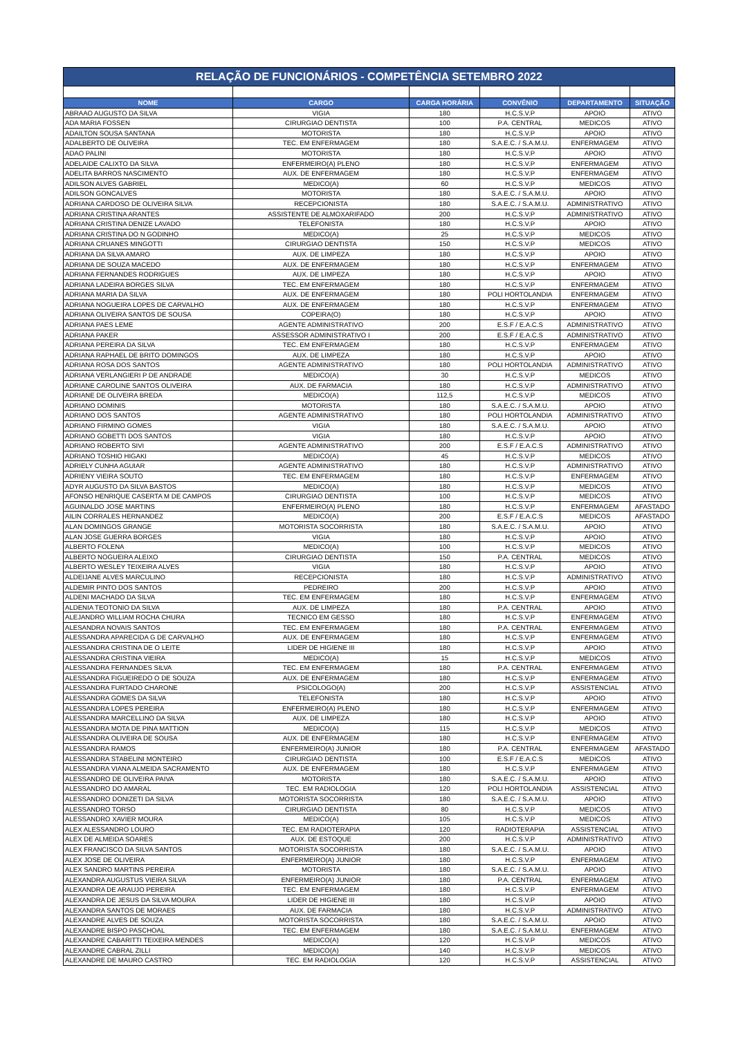| RELAÇÃO DE FUNCIONÁRIOS - COMPETÊNCIA SETEMBRO 2022 | | | | | |
| --- | --- | --- | --- | --- | --- |
| NOME | CARGO | CARGA HORÁRIA | CONVÊNIO | DEPARTAMENTO | SITUAÇÃO |
| ABRAAO AUGUSTO DA SILVA | VIGIA | 180 | H.C.S.V.P | APOIO | ATIVO |
| ADA MARIA FOSSEN | CIRURGIAO DENTISTA | 100 | P.A. CENTRAL | MEDICOS | ATIVO |
| ADAILTON SOUSA SANTANA | MOTORISTA | 180 | H.C.S.V.P | APOIO | ATIVO |
| ADALBERTO DE OLIVEIRA | TEC. EM ENFERMAGEM | 180 | S.A.E.C. / S.A.M.U. | ENFERMAGEM | ATIVO |
| ADAO PALINI | MOTORISTA | 180 | H.C.S.V.P | APOIO | ATIVO |
| ADELAIDE CALIXTO DA SILVA | ENFERMEIRO(A) PLENO | 180 | H.C.S.V.P | ENFERMAGEM | ATIVO |
| ADELITA BARROS NASCIMENTO | AUX. DE ENFERMAGEM | 180 | H.C.S.V.P | ENFERMAGEM | ATIVO |
| ADILSON ALVES GABRIEL | MEDICO(A) | 60 | H.C.S.V.P | MEDICOS | ATIVO |
| ADILSON GONCALVES | MOTORISTA | 180 | S.A.E.C. / S.A.M.U. | APOIO | ATIVO |
| ADRIANA CARDOSO DE OLIVEIRA SILVA | RECEPCIONISTA | 180 | S.A.E.C. / S.A.M.U. | ADMINISTRATIVO | ATIVO |
| ADRIANA CRISTINA ARANTES | ASSISTENTE DE ALMOXARIFADO | 200 | H.C.S.V.P | ADMINISTRATIVO | ATIVO |
| ADRIANA CRISTINA DENIZE LAVADO | TELEFONISTA | 180 | H.C.S.V.P | APOIO | ATIVO |
| ADRIANA CRISTINA DO N GODINHO | MEDICO(A) | 25 | H.C.S.V.P | MEDICOS | ATIVO |
| ADRIANA CRUANES MINGOTTI | CIRURGIAO DENTISTA | 150 | H.C.S.V.P | MEDICOS | ATIVO |
| ADRIANA DA SILVA AMARO | AUX. DE LIMPEZA | 180 | H.C.S.V.P | APOIO | ATIVO |
| ADRIANA DE SOUZA MACEDO | AUX. DE ENFERMAGEM | 180 | H.C.S.V.P | ENFERMAGEM | ATIVO |
| ADRIANA FERNANDES RODRIGUES | AUX. DE LIMPEZA | 180 | H.C.S.V.P | APOIO | ATIVO |
| ADRIANA LADEIRA BORGES SILVA | TEC. EM ENFERMAGEM | 180 | H.C.S.V.P | ENFERMAGEM | ATIVO |
| ADRIANA MARIA DA SILVA | AUX. DE ENFERMAGEM | 180 | POLI HORTOLANDIA | ENFERMAGEM | ATIVO |
| ADRIANA NOGUEIRA LOPES DE CARVALHO | AUX. DE ENFERMAGEM | 180 | H.C.S.V.P | ENFERMAGEM | ATIVO |
| ADRIANA OLIVEIRA SANTOS DE SOUSA | COPEIRA(O) | 180 | H.C.S.V.P | APOIO | ATIVO |
| ADRIANA PAES LEME | AGENTE ADMINISTRATIVO | 200 | E.S.F / E.A.C.S | ADMINISTRATIVO | ATIVO |
| ADRIANA PAKER | ASSESSOR ADMINISTRATIVO I | 200 | E.S.F / E.A.C.S | ADMINISTRATIVO | ATIVO |
| ADRIANA PEREIRA DA SILVA | TEC. EM ENFERMAGEM | 180 | H.C.S.V.P | ENFERMAGEM | ATIVO |
| ADRIANA RAPHAEL DE BRITO DOMINGOS | AUX. DE LIMPEZA | 180 | H.C.S.V.P | APOIO | ATIVO |
| ADRIANA ROSA DOS SANTOS | AGENTE ADMINISTRATIVO | 180 | POLI HORTOLANDIA | ADMINISTRATIVO | ATIVO |
| ADRIANA VERLANGIERI P DE ANDRADE | MEDICO(A) | 30 | H.C.S.V.P | MEDICOS | ATIVO |
| ADRIANE CAROLINE SANTOS OLIVEIRA | AUX. DE FARMACIA | 180 | H.C.S.V.P | ADMINISTRATIVO | ATIVO |
| ADRIANE DE OLIVEIRA BREDA | MEDICO(A) | 112,5 | H.C.S.V.P | MEDICOS | ATIVO |
| ADRIANO DOMINIS | MOTORISTA | 180 | S.A.E.C. / S.A.M.U. | APOIO | ATIVO |
| ADRIANO DOS SANTOS | AGENTE ADMINISTRATIVO | 180 | POLI HORTOLANDIA | ADMINISTRATIVO | ATIVO |
| ADRIANO FIRMINO GOMES | VIGIA | 180 | S.A.E.C. / S.A.M.U. | APOIO | ATIVO |
| ADRIANO GOBETTI DOS SANTOS | VIGIA | 180 | H.C.S.V.P | APOIO | ATIVO |
| ADRIANO ROBERTO SIVI | AGENTE ADMINISTRATIVO | 200 | E.S.F / E.A.C.S | ADMINISTRATIVO | ATIVO |
| ADRIANO TOSHIO HIGAKI | MEDICO(A) | 45 | H.C.S.V.P | MEDICOS | ATIVO |
| ADRIELY CUNHA AGUIAR | AGENTE ADMINISTRATIVO | 180 | H.C.S.V.P | ADMINISTRATIVO | ATIVO |
| ADRIENY VIEIRA SOUTO | TEC. EM ENFERMAGEM | 180 | H.C.S.V.P | ENFERMAGEM | ATIVO |
| ADYR AUGUSTO DA SILVA BASTOS | MEDICO(A) | 180 | H.C.S.V.P | MEDICOS | ATIVO |
| AFONSO HENRIQUE CASERTA M DE CAMPOS | CIRURGIAO DENTISTA | 100 | H.C.S.V.P | MEDICOS | ATIVO |
| AGUINALDO JOSE MARTINS | ENFERMEIRO(A) PLENO | 180 | H.C.S.V.P | ENFERMAGEM | AFASTADO |
| AILIN CORRALES HERNANDEZ | MEDICO(A) | 200 | E.S.F / E.A.C.S | MEDICOS | AFASTADO |
| ALAN DOMINGOS GRANGE | MOTORISTA SOCORRISTA | 180 | S.A.E.C. / S.A.M.U. | APOIO | ATIVO |
| ALAN JOSE GUERRA BORGES | VIGIA | 180 | H.C.S.V.P | APOIO | ATIVO |
| ALBERTO FOLENA | MEDICO(A) | 100 | H.C.S.V.P | MEDICOS | ATIVO |
| ALBERTO NOGUEIRA ALEIXO | CIRURGIAO DENTISTA | 150 | P.A. CENTRAL | MEDICOS | ATIVO |
| ALBERTO WESLEY TEIXEIRA ALVES | VIGIA | 180 | H.C.S.V.P | APOIO | ATIVO |
| ALDEIJANE ALVES MARCULINO | RECEPCIONISTA | 180 | H.C.S.V.P | ADMINISTRATIVO | ATIVO |
| ALDEMIR PINTO DOS SANTOS | PEDREIRO | 200 | H.C.S.V.P | APOIO | ATIVO |
| ALDENI MACHADO DA SILVA | TEC. EM ENFERMAGEM | 180 | H.C.S.V.P | ENFERMAGEM | ATIVO |
| ALDENIA TEOTONIO DA SILVA | AUX. DE LIMPEZA | 180 | P.A. CENTRAL | APOIO | ATIVO |
| ALEJANDRO WILLIAM ROCHA CHURA | TECNICO EM GESSO | 180 | H.C.S.V.P | ENFERMAGEM | ATIVO |
| ALESANDRA NOVAIS SANTOS | TEC. EM ENFERMAGEM | 180 | P.A. CENTRAL | ENFERMAGEM | ATIVO |
| ALESSANDRA APARECIDA G DE CARVALHO | AUX. DE ENFERMAGEM | 180 | H.C.S.V.P | ENFERMAGEM | ATIVO |
| ALESSANDRA CRISTINA DE O LEITE | LIDER DE HIGIENE III | 180 | H.C.S.V.P | APOIO | ATIVO |
| ALESSANDRA CRISTINA VIEIRA | MEDICO(A) | 15 | H.C.S.V.P | MEDICOS | ATIVO |
| ALESSANDRA FERNANDES SILVA | TEC. EM ENFERMAGEM | 180 | P.A. CENTRAL | ENFERMAGEM | ATIVO |
| ALESSANDRA FIGUEIREDO O DE SOUZA | AUX. DE ENFERMAGEM | 180 | H.C.S.V.P | ENFERMAGEM | ATIVO |
| ALESSANDRA FURTADO CHARONE | PSICOLOGO(A) | 200 | H.C.S.V.P | ASSISTENCIAL | ATIVO |
| ALESSANDRA GOMES DA SILVA | TELEFONISTA | 180 | H.C.S.V.P | APOIO | ATIVO |
| ALESSANDRA LOPES PEREIRA | ENFERMEIRO(A) PLENO | 180 | H.C.S.V.P | ENFERMAGEM | ATIVO |
| ALESSANDRA MARCELLINO DA SILVA | AUX. DE LIMPEZA | 180 | H.C.S.V.P | APOIO | ATIVO |
| ALESSANDRA MOTA DE PINA MATTION | MEDICO(A) | 115 | H.C.S.V.P | MEDICOS | ATIVO |
| ALESSANDRA OLIVEIRA DE SOUSA | AUX. DE ENFERMAGEM | 180 | H.C.S.V.P | ENFERMAGEM | ATIVO |
| ALESSANDRA RAMOS | ENFERMEIRO(A) JUNIOR | 180 | P.A. CENTRAL | ENFERMAGEM | AFASTADO |
| ALESSANDRA STABELINI MONTEIRO | CIRURGIAO DENTISTA | 100 | E.S.F / E.A.C.S | MEDICOS | ATIVO |
| ALESSANDRA VIANA ALMEIDA SACRAMENTO | AUX. DE ENFERMAGEM | 180 | H.C.S.V.P | ENFERMAGEM | ATIVO |
| ALESSANDRO DE OLIVEIRA PAIVA | MOTORISTA | 180 | S.A.E.C. / S.A.M.U. | APOIO | ATIVO |
| ALESSANDRO DO AMARAL | TEC. EM RADIOLOGIA | 120 | POLI HORTOLANDIA | ASSISTENCIAL | ATIVO |
| ALESSANDRO DONIZETI DA SILVA | MOTORISTA SOCORRISTA | 180 | S.A.E.C. / S.A.M.U. | APOIO | ATIVO |
| ALESSANDRO TORSO | CIRURGIAO DENTISTA | 80 | H.C.S.V.P | MEDICOS | ATIVO |
| ALESSANDRO XAVIER MOURA | MEDICO(A) | 105 | H.C.S.V.P | MEDICOS | ATIVO |
| ALEX ALESSANDRO LOURO | TEC. EM RADIOTERAPIA | 120 | RADIOTERAPIA | ASSISTENCIAL | ATIVO |
| ALEX DE ALMEIDA SOARES | AUX. DE ESTOQUE | 200 | H.C.S.V.P | ADMINISTRATIVO | ATIVO |
| ALEX FRANCISCO DA SILVA SANTOS | MOTORISTA SOCORRISTA | 180 | S.A.E.C. / S.A.M.U. | APOIO | ATIVO |
| ALEX JOSE DE OLIVEIRA | ENFERMEIRO(A) JUNIOR | 180 | H.C.S.V.P | ENFERMAGEM | ATIVO |
| ALEX SANDRO MARTINS PEREIRA | MOTORISTA | 180 | S.A.E.C. / S.A.M.U. | APOIO | ATIVO |
| ALEXANDRA AUGUSTUS VIEIRA SILVA | ENFERMEIRO(A) JUNIOR | 180 | P.A. CENTRAL | ENFERMAGEM | ATIVO |
| ALEXANDRA DE ARAUJO PEREIRA | TEC. EM ENFERMAGEM | 180 | H.C.S.V.P | ENFERMAGEM | ATIVO |
| ALEXANDRA DE JESUS DA SILVA MOURA | LIDER DE HIGIENE III | 180 | H.C.S.V.P | APOIO | ATIVO |
| ALEXANDRA SANTOS DE MORAES | AUX. DE FARMACIA | 180 | H.C.S.V.P | ADMINISTRATIVO | ATIVO |
| ALEXANDRE ALVES DE SOUZA | MOTORISTA SOCORRISTA | 180 | S.A.E.C. / S.A.M.U. | APOIO | ATIVO |
| ALEXANDRE BISPO PASCHOAL | TEC. EM ENFERMAGEM | 180 | S.A.E.C. / S.A.M.U. | ENFERMAGEM | ATIVO |
| ALEXANDRE CABARITTI TEIXEIRA MENDES | MEDICO(A) | 120 | H.C.S.V.P | MEDICOS | ATIVO |
| ALEXANDRE CABRAL ZILLI | MEDICO(A) | 140 | H.C.S.V.P | MEDICOS | ATIVO |
| ALEXANDRE DE MAURO CASTRO | TEC. EM RADIOLOGIA | 120 | H.C.S.V.P | ASSISTENCIAL | ATIVO |